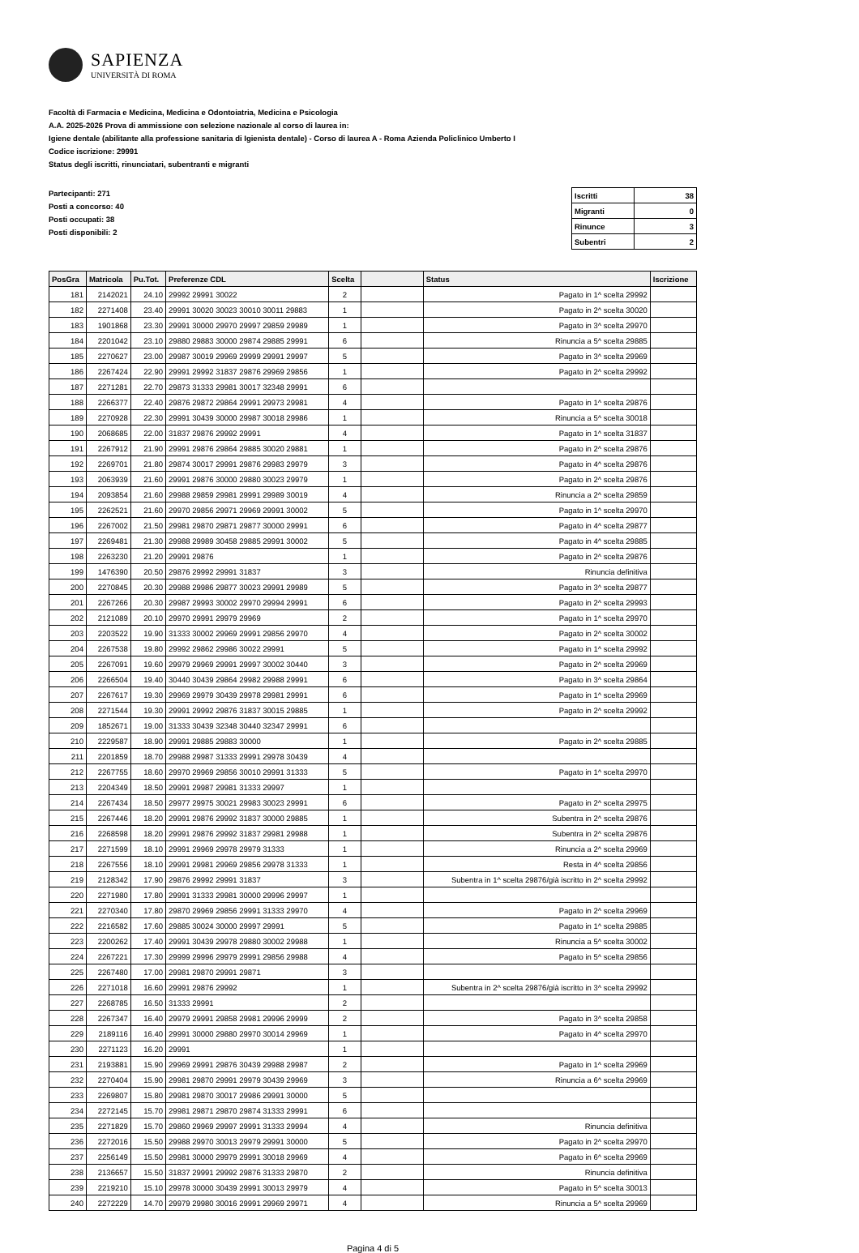SAPIENZA
UNIVERSITÀ DI ROMA
Facoltà di Farmacia e Medicina, Medicina e Odontoiatria, Medicina e Psicologia
A.A. 2025-2026 Prova di ammissione con selezione nazionale al corso di laurea in:
Igiene dentale (abilitante alla professione sanitaria di Igienista dentale) - Corso di laurea A - Roma Azienda Policlinico Umberto I
Codice iscrizione: 29991
Status degli iscritti, rinunciatari, subentranti e migranti
Partecipanti: 271
Posti a concorso: 40
Posti occupati: 38
Posti disponibili: 2
| Iscritti | 38 |
| Migranti | 0 |
| Rinunce | 3 |
| Subentri | 2 |
| PosGra | Matricola | Pu.Tot. | Preferenze CDL | Scelta | | Status | Iscrizione |
| --- | --- | --- | --- | --- | --- | --- | --- |
| 181 | 2142021 | 24.10 | 29992 29991 30022 | 2 | | Pagato in 1^ scelta 29992 | |
| 182 | 2271408 | 23.40 | 29991 30020 30023 30010 30011 29883 | 1 | | Pagato in 2^ scelta 30020 | |
| 183 | 1901868 | 23.30 | 29991 30000 29970 29997 29859 29989 | 1 | | Pagato in 3^ scelta 29970 | |
| 184 | 2201042 | 23.10 | 29880 29883 30000 29874 29885 29991 | 6 | | Rinuncia a 5^ scelta 29885 | |
| 185 | 2270627 | 23.00 | 29987 30019 29969 29999 29991 29997 | 5 | | Pagato in 3^ scelta 29969 | |
| 186 | 2267424 | 22.90 | 29991 29992 31837 29876 29969 29856 | 1 | | Pagato in 2^ scelta 29992 | |
| 187 | 2271281 | 22.70 | 29873 31333 29981 30017 32348 29991 | 6 | | | |
| 188 | 2266377 | 22.40 | 29876 29872 29864 29991 29973 29981 | 4 | | Pagato in 1^ scelta 29876 | |
| 189 | 2270928 | 22.30 | 29991 30439 30000 29987 30018 29986 | 1 | | Rinuncia a 5^ scelta 30018 | |
| 190 | 2068685 | 22.00 | 31837 29876 29992 29991 | 4 | | Pagato in 1^ scelta 31837 | |
| 191 | 2267912 | 21.90 | 29991 29876 29864 29885 30020 29881 | 1 | | Pagato in 2^ scelta 29876 | |
| 192 | 2269701 | 21.80 | 29874 30017 29991 29876 29983 29979 | 3 | | Pagato in 4^ scelta 29876 | |
| 193 | 2063939 | 21.60 | 29991 29876 30000 29880 30023 29979 | 1 | | Pagato in 2^ scelta 29876 | |
| 194 | 2093854 | 21.60 | 29988 29859 29981 29991 29989 30019 | 4 | | Rinuncia a 2^ scelta 29859 | |
| 195 | 2262521 | 21.60 | 29970 29856 29971 29969 29991 30002 | 5 | | Pagato in 1^ scelta 29970 | |
| 196 | 2267002 | 21.50 | 29981 29870 29871 29877 30000 29991 | 6 | | Pagato in 4^ scelta 29877 | |
| 197 | 2269481 | 21.30 | 29988 29989 30458 29885 29991 30002 | 5 | | Pagato in 4^ scelta 29885 | |
| 198 | 2263230 | 21.20 | 29991 29876 | 1 | | Pagato in 2^ scelta 29876 | |
| 199 | 1476390 | 20.50 | 29876 29992 29991 31837 | 3 | | Rinuncia definitiva | |
| 200 | 2270845 | 20.30 | 29988 29986 29877 30023 29991 29989 | 5 | | Pagato in 3^ scelta 29877 | |
| 201 | 2267266 | 20.30 | 29987 29993 30002 29970 29994 29991 | 6 | | Pagato in 2^ scelta 29993 | |
| 202 | 2121089 | 20.10 | 29970 29991 29979 29969 | 2 | | Pagato in 1^ scelta 29970 | |
| 203 | 2203522 | 19.90 | 31333 30002 29969 29991 29856 29970 | 4 | | Pagato in 2^ scelta 30002 | |
| 204 | 2267538 | 19.80 | 29992 29862 29986 30022 29991 | 5 | | Pagato in 1^ scelta 29992 | |
| 205 | 2267091 | 19.60 | 29979 29969 29991 29997 30002 30440 | 3 | | Pagato in 2^ scelta 29969 | |
| 206 | 2266504 | 19.40 | 30440 30439 29864 29982 29988 29991 | 6 | | Pagato in 3^ scelta 29864 | |
| 207 | 2267617 | 19.30 | 29969 29979 30439 29978 29981 29991 | 6 | | Pagato in 1^ scelta 29969 | |
| 208 | 2271544 | 19.30 | 29991 29992 29876 31837 30015 29885 | 1 | | Pagato in 2^ scelta 29992 | |
| 209 | 1852671 | 19.00 | 31333 30439 32348 30440 32347 29991 | 6 | | | |
| 210 | 2229587 | 18.90 | 29991 29885 29883 30000 | 1 | | Pagato in 2^ scelta 29885 | |
| 211 | 2201859 | 18.70 | 29988 29987 31333 29991 29978 30439 | 4 | | | |
| 212 | 2267755 | 18.60 | 29970 29969 29856 30010 29991 31333 | 5 | | Pagato in 1^ scelta 29970 | |
| 213 | 2204349 | 18.50 | 29991 29987 29981 31333 29997 | 1 | | | |
| 214 | 2267434 | 18.50 | 29977 29975 30021 29983 30023 29991 | 6 | | Pagato in 2^ scelta 29975 | |
| 215 | 2267446 | 18.20 | 29991 29876 29992 31837 30000 29885 | 1 | | Subentra in 2^ scelta 29876 | |
| 216 | 2268598 | 18.20 | 29991 29876 29992 31837 29981 29988 | 1 | | Subentra in 2^ scelta 29876 | |
| 217 | 2271599 | 18.10 | 29991 29969 29978 29979 31333 | 1 | | Rinuncia a 2^ scelta 29969 | |
| 218 | 2267556 | 18.10 | 29991 29981 29969 29856 29978 31333 | 1 | | Resta in 4^ scelta 29856 | |
| 219 | 2128342 | 17.90 | 29876 29992 29991 31837 | 3 | | Subentra in 1^ scelta 29876/già iscritto in 2^ scelta 29992 | |
| 220 | 2271980 | 17.80 | 29991 31333 29981 30000 29996 29997 | 1 | | | |
| 221 | 2270340 | 17.80 | 29870 29969 29856 29991 31333 29970 | 4 | | Pagato in 2^ scelta 29969 | |
| 222 | 2216582 | 17.60 | 29885 30024 30000 29997 29991 | 5 | | Pagato in 1^ scelta 29885 | |
| 223 | 2200262 | 17.40 | 29991 30439 29978 29880 30002 29988 | 1 | | Rinuncia a 5^ scelta 30002 | |
| 224 | 2267221 | 17.30 | 29999 29996 29979 29991 29856 29988 | 4 | | Pagato in 5^ scelta 29856 | |
| 225 | 2267480 | 17.00 | 29981 29870 29991 29871 | 3 | | | |
| 226 | 2271018 | 16.60 | 29991 29876 29992 | 1 | | Subentra in 2^ scelta 29876/già iscritto in 3^ scelta 29992 | |
| 227 | 2268785 | 16.50 | 31333 29991 | 2 | | | |
| 228 | 2267347 | 16.40 | 29979 29991 29858 29981 29996 29999 | 2 | | Pagato in 3^ scelta 29858 | |
| 229 | 2189116 | 16.40 | 29991 30000 29880 29970 30014 29969 | 1 | | Pagato in 4^ scelta 29970 | |
| 230 | 2271123 | 16.20 | 29991 | 1 | | | |
| 231 | 2193881 | 15.90 | 29969 29991 29876 30439 29988 29987 | 2 | | Pagato in 1^ scelta 29969 | |
| 232 | 2270404 | 15.90 | 29981 29870 29991 29979 30439 29969 | 3 | | Rinuncia a 6^ scelta 29969 | |
| 233 | 2269807 | 15.80 | 29981 29870 30017 29986 29991 30000 | 5 | | | |
| 234 | 2272145 | 15.70 | 29981 29871 29870 29874 31333 29991 | 6 | | | |
| 235 | 2271829 | 15.70 | 29860 29969 29997 29991 31333 29994 | 4 | | Rinuncia definitiva | |
| 236 | 2272016 | 15.50 | 29988 29970 30013 29979 29991 30000 | 5 | | Pagato in 2^ scelta 29970 | |
| 237 | 2256149 | 15.50 | 29981 30000 29979 29991 30018 29969 | 4 | | Pagato in 6^ scelta 29969 | |
| 238 | 2136657 | 15.50 | 31837 29991 29992 29876 31333 29870 | 2 | | Rinuncia definitiva | |
| 239 | 2219210 | 15.10 | 29978 30000 30439 29991 30013 29979 | 4 | | Pagato in 5^ scelta 30013 | |
| 240 | 2272229 | 14.70 | 29979 29980 30016 29991 29969 29971 | 4 | | Rinuncia a 5^ scelta 29969 | |
Pagina 4 di 5